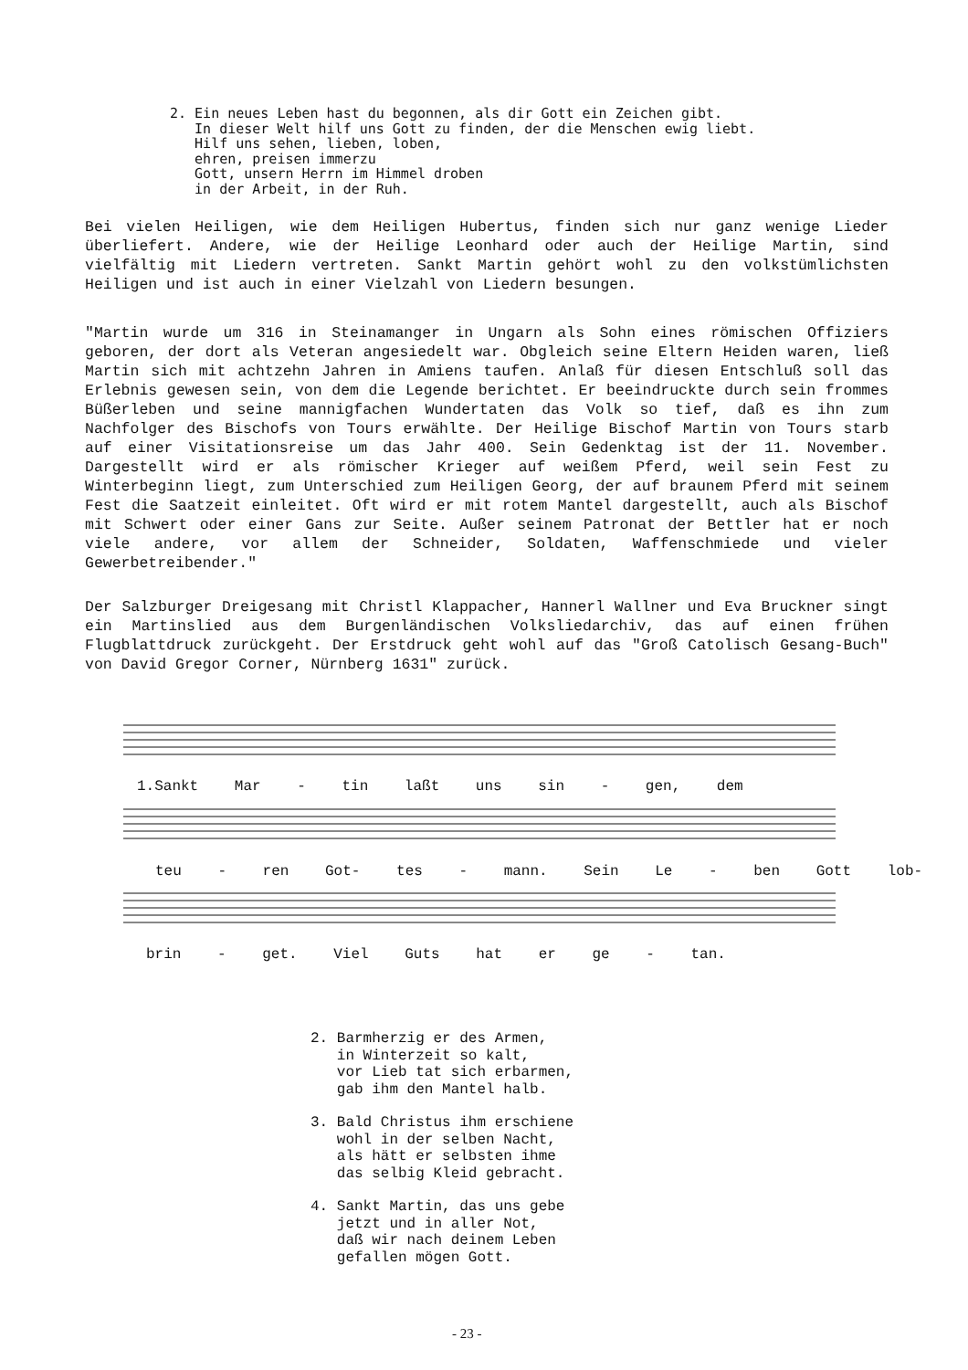2. Ein neues Leben hast du begonnen, als dir Gott ein Zeichen gibt.
   In dieser Welt hilf uns Gott zu finden, der die Menschen ewig liebt.
   Hilf uns sehen, lieben, loben,
   ehren, preisen immerzu
   Gott, unsern Herrn im Himmel droben
   in der Arbeit, in der Ruh.
Bei vielen Heiligen, wie dem Heiligen Hubertus, finden sich nur ganz wenige Lieder überliefert. Andere, wie der Heilige Leonhard oder auch der Heilige Martin, sind vielfältig mit Liedern vertreten. Sankt Martin gehört wohl zu den volkstümlichsten Heiligen und ist auch in einer Vielzahl von Liedern besungen.
"Martin wurde um 316 in Steinamanger in Ungarn als Sohn eines römischen Offiziers geboren, der dort als Veteran angesiedelt war. Obgleich seine Eltern Heiden waren, ließ Martin sich mit achtzehn Jahren in Amiens taufen. Anlaß für diesen Entschluß soll das Erlebnis gewesen sein, von dem die Legende berichtet. Er beeindruckte durch sein frommes Büßerleben und seine mannigfachen Wundertaten das Volk so tief, daß es ihn zum Nachfolger des Bischofs von Tours erwählte. Der Heilige Bischof Martin von Tours starb auf einer Visitationsreise um das Jahr 400. Sein Gedenktag ist der 11. November. Dargestellt wird er als römischer Krieger auf weißem Pferd, weil sein Fest zu Winterbeginn liegt, zum Unterschied zum Heiligen Georg, der auf braunem Pferd mit seinem Fest die Saatzeit einleitet. Oft wird er mit rotem Mantel dargestellt, auch als Bischof mit Schwert oder einer Gans zur Seite. Außer seinem Patronat der Bettler hat er noch viele andere, vor allem der Schneider, Soldaten, Waffenschmiede und vieler Gewerbetreibender."
Der Salzburger Dreigesang mit Christl Klappacher, Hannerl Wallner und Eva Bruckner singt ein Martinslied aus dem Burgenländischen Volksliedarchiv, das auf einen frühen Flugblattdruck zurückgeht. Der Erstdruck geht wohl auf das "Groß Catolisch Gesang-Buch" von David Gregor Corner, Nürnberg 1631" zurück.
1.Sankt Mar - tin laßt uns sin - gen, dem
teu - ren Got- tes - mann. Sein Le - ben Gott lob-
brin - get. Viel Guts hat er ge - tan.
2. Barmherzig er des Armen, in Winterzeit so kalt, vor Lieb tat sich erbarmen, gab ihm den Mantel halb.
3. Bald Christus ihm erschiene wohl in der selben Nacht, als hätt er selbsten ihme das selbig Kleid gebracht.
4. Sankt Martin, das uns gebe jetzt und in aller Not, daß wir nach deinem Leben gefallen mögen Gott.
- 23 -